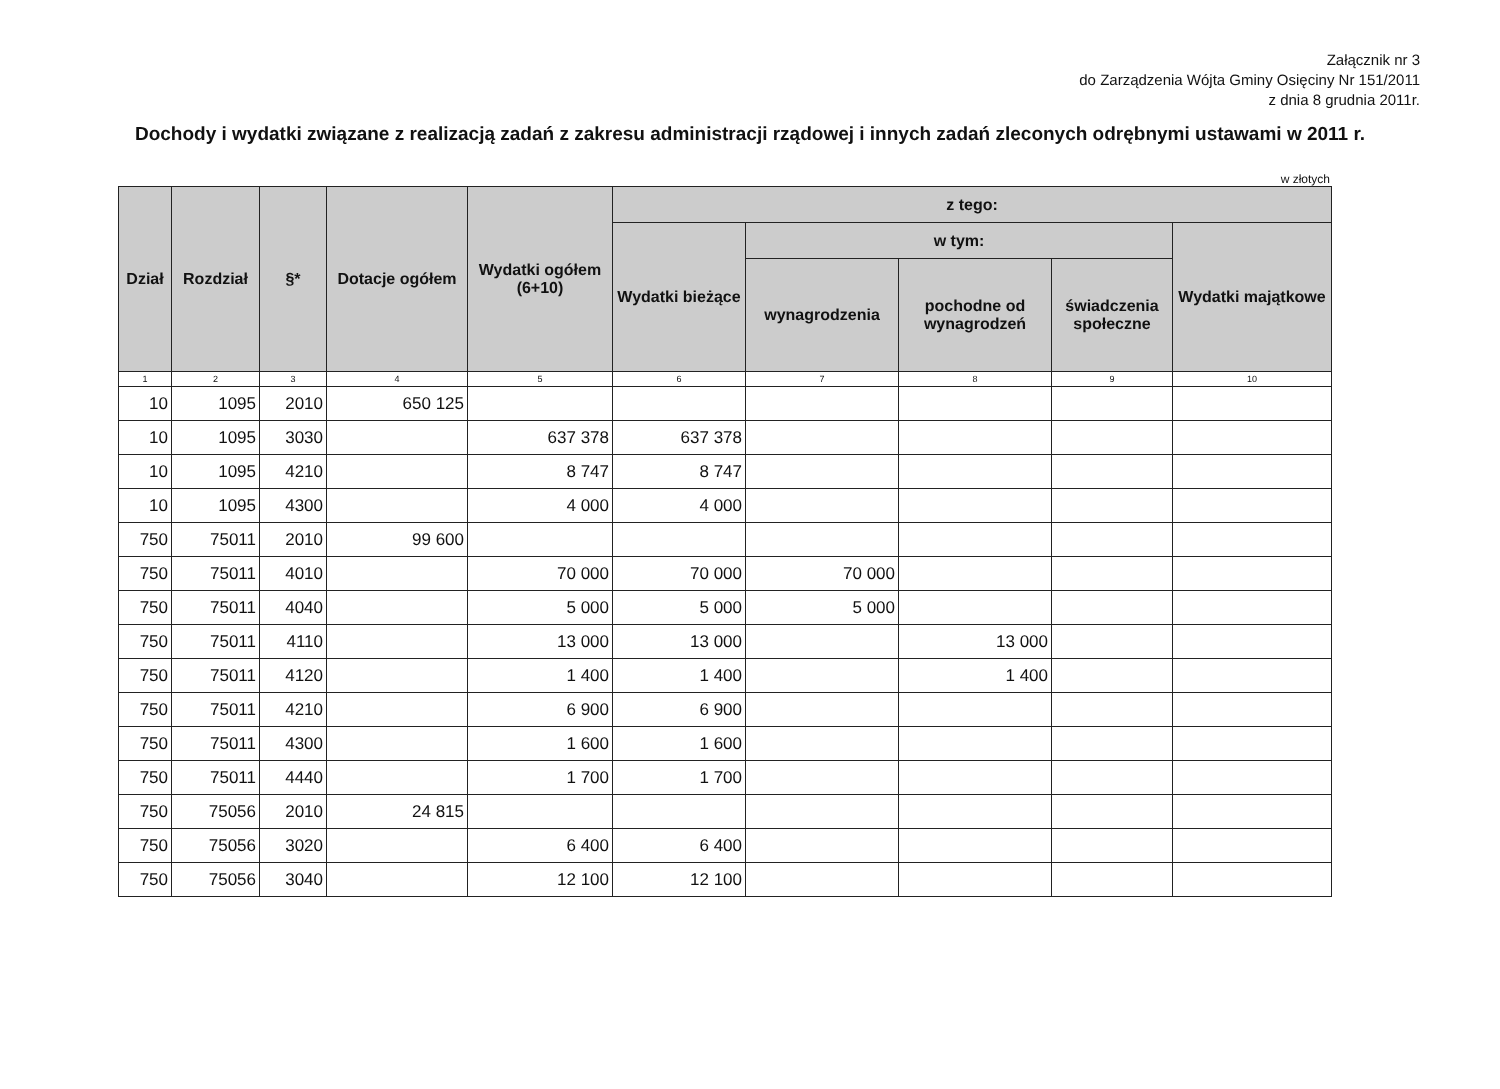Załącznik nr 3
do Zarządzenia Wójta Gminy Osięciny Nr 151/2011
z dnia 8 grudnia 2011r.
Dochody i wydatki związane z realizacją zadań z zakresu administracji rządowej i innych zadań zleconych odrębnymi ustawami w 2011 r.
w złotych
| Dział | Rozdział | §* | Dotacje ogółem | Wydatki ogółem (6+10) | z tego: | | | | |
| --- | --- | --- | --- | --- | --- | --- | --- | --- | --- |
| | | | | | Wydatki bieżące | w tym: | | | Wydatki majątkowe |
| | | | | | | wynagrodzenia | pochodne od wynagrodzeń | świadczenia społeczne | |
| 1 | 2 | 3 | 4 | 5 | 6 | 7 | 8 | 9 | 10 |
| 10 | 1095 | 2010 | 650 125 | | | | | | |
| 10 | 1095 | 3030 | | 637 378 | 637 378 | | | | |
| 10 | 1095 | 4210 | | 8 747 | 8 747 | | | | |
| 10 | 1095 | 4300 | | 4 000 | 4 000 | | | | |
| 750 | 75011 | 2010 | 99 600 | | | | | | |
| 750 | 75011 | 4010 | | 70 000 | 70 000 | 70 000 | | | |
| 750 | 75011 | 4040 | | 5 000 | 5 000 | 5 000 | | | |
| 750 | 75011 | 4110 | | 13 000 | 13 000 | | 13 000 | | |
| 750 | 75011 | 4120 | | 1 400 | 1 400 | | 1 400 | | |
| 750 | 75011 | 4210 | | 6 900 | 6 900 | | | | |
| 750 | 75011 | 4300 | | 1 600 | 1 600 | | | | |
| 750 | 75011 | 4440 | | 1 700 | 1 700 | | | | |
| 750 | 75056 | 2010 | 24 815 | | | | | | |
| 750 | 75056 | 3020 | | 6 400 | 6 400 | | | | |
| 750 | 75056 | 3040 | | 12 100 | 12 100 | | | | |